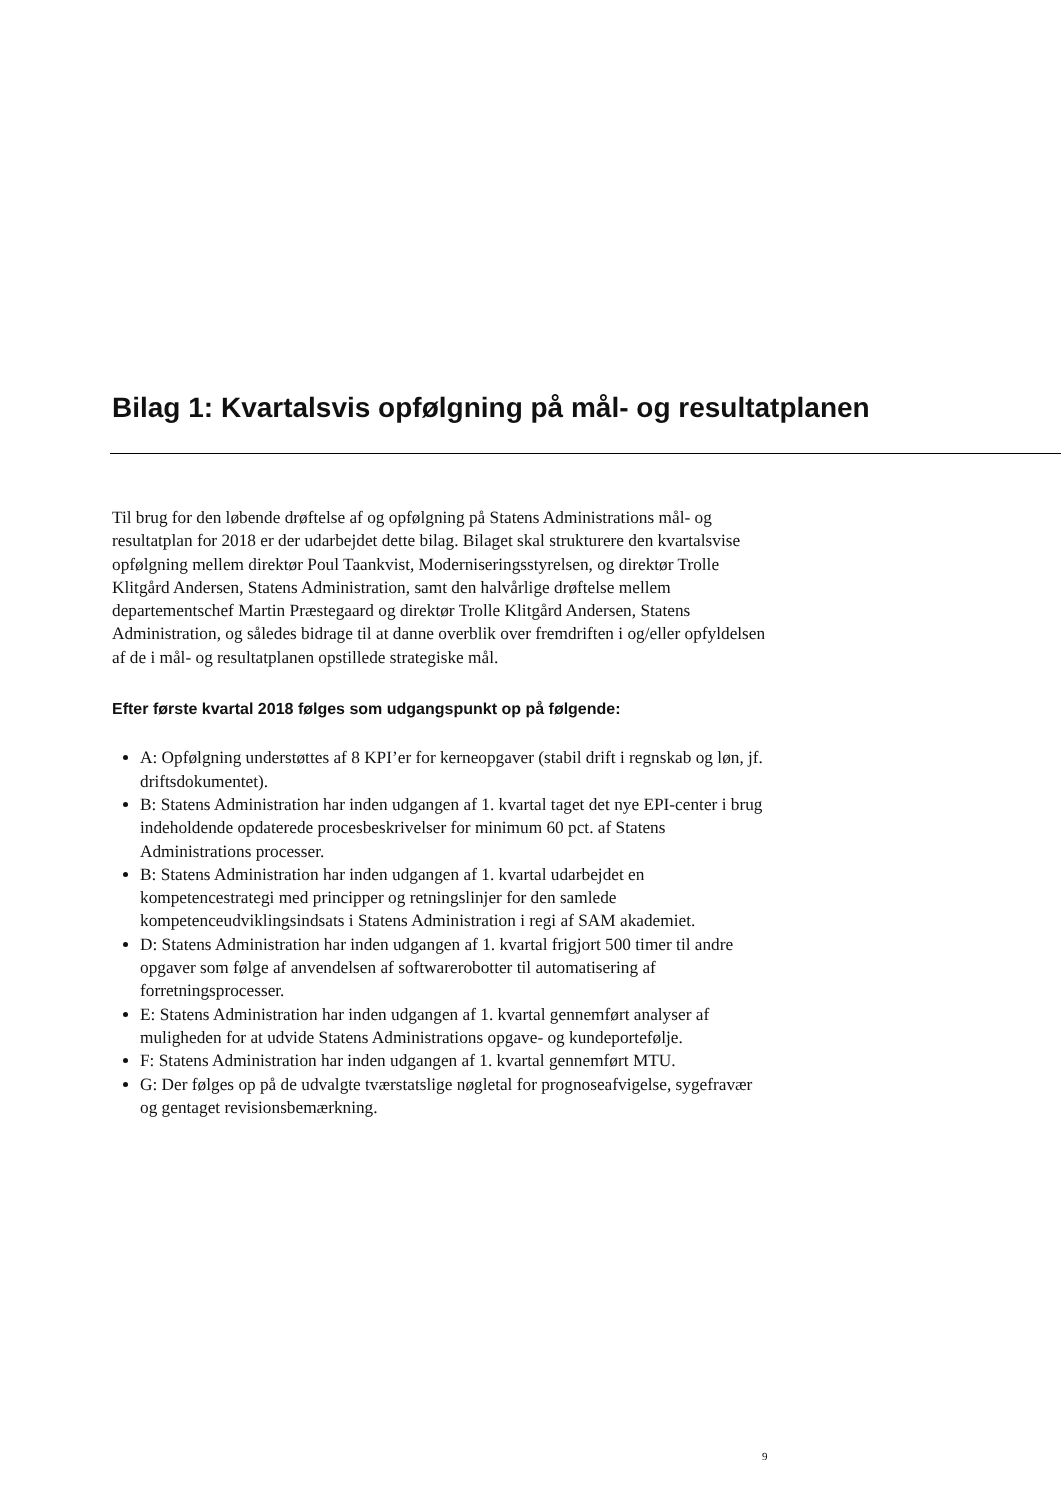Bilag 1: Kvartalsvis opfølgning på mål- og resultatplanen
Til brug for den løbende drøftelse af og opfølgning på Statens Administrations mål- og resultatplan for 2018 er der udarbejdet dette bilag. Bilaget skal strukturere den kvartalsvise opfølgning mellem direktør Poul Taankvist, Moderniseringsstyrelsen, og direktør Trolle Klitgård Andersen, Statens Administration, samt den halvårlige drøftelse mellem departementschef Martin Præstegaard og direktør Trolle Klitgård Andersen, Statens Administration, og således bidrage til at danne overblik over fremdriften i og/eller opfyldelsen af de i mål- og resultatplanen opstillede strategiske mål.
Efter første kvartal 2018 følges som udgangspunkt op på følgende:
A: Opfølgning understøttes af 8 KPI’er for kerneopgaver (stabil drift i regnskab og løn, jf. driftsdokumentet).
B: Statens Administration har inden udgangen af 1. kvartal taget det nye EPI-center i brug indeholdende opdaterede procesbeskrivelser for minimum 60 pct. af Statens Administrations processer.
B: Statens Administration har inden udgangen af 1. kvartal udarbejdet en kompetencestrategi med principper og retningslinjer for den samlede kompetenceudviklingsindsats i Statens Administration i regi af SAM akademiet.
D: Statens Administration har inden udgangen af 1. kvartal frigjort 500 timer til andre opgaver som følge af anvendelsen af softwarerobotter til automatisering af forretningsprocesser.
E: Statens Administration har inden udgangen af 1. kvartal gennemført analyser af muligheden for at udvide Statens Administrations opgave- og kundeportefølje.
F: Statens Administration har inden udgangen af 1. kvartal gennemført MTU.
G: Der følges op på de udvalgte tværstatslige nøgletal for prognoseafvigelse, sygefravær og gentaget revisionsbemærkning.
9